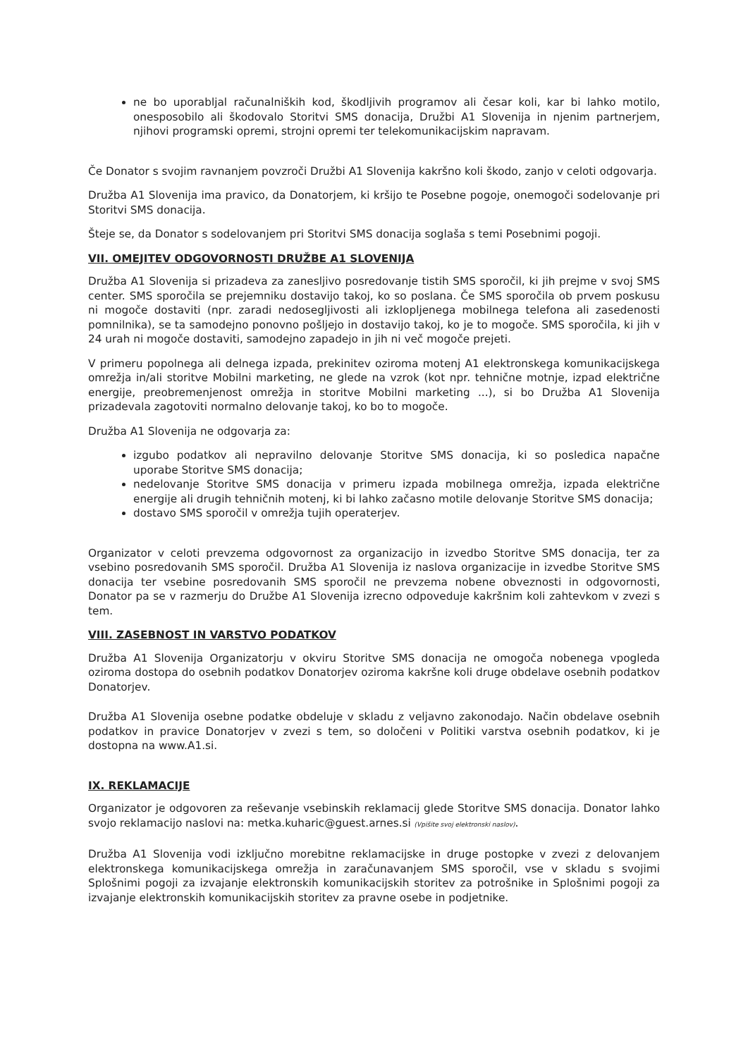ne bo uporabljal računalniških kod, škodljivih programov ali česar koli, kar bi lahko motilo, onesposobilo ali škodovalo Storitvi SMS donacija, Družbi A1 Slovenija in njenim partnerjem, njihovi programski opremi, strojni opremi ter telekomunikacijskim napravam.
Če Donator s svojim ravnanjem povzroči Družbi A1 Slovenija kakršno koli škodo, zanjo v celoti odgovarja.
Družba A1 Slovenija ima pravico, da Donatorjem, ki kršijo te Posebne pogoje, onemogoči sodelovanje pri Storitvi SMS donacija.
Šteje se, da Donator s sodelovanjem pri Storitvi SMS donacija soglaša s temi Posebnimi pogoji.
VII. OMEJITEV ODGOVORNOSTI DRUŽBE A1 SLOVENIJA
Družba A1 Slovenija si prizadeva za zanesljivo posredovanje tistih SMS sporočil, ki jih prejme v svoj SMS center. SMS sporočila se prejemniku dostavijo takoj, ko so poslana. Če SMS sporočila ob prvem poskusu ni mogoče dostaviti (npr. zaradi nedosegljivosti ali izklopljenega mobilnega telefona ali zasedenosti pomnilnika), se ta samodejno ponovno pošljejo in dostavijo takoj, ko je to mogoče. SMS sporočila, ki jih v 24 urah ni mogoče dostaviti, samodejno zapadejo in jih ni več mogoče prejeti.
V primeru popolnega ali delnega izpada, prekinitev oziroma motenj A1 elektronskega komunikacijskega omrežja in/ali storitve Mobilni marketing, ne glede na vzrok (kot npr. tehnične motnje, izpad električne energije, preobremenjenost omrežja in storitve Mobilni marketing ...), si bo Družba A1 Slovenija prizadevala zagotoviti normalno delovanje takoj, ko bo to mogoče.
Družba A1 Slovenija ne odgovarja za:
izgubo podatkov ali nepravilno delovanje Storitve SMS donacija, ki so posledica napačne uporabe Storitve SMS donacija;
nedelovanje Storitve SMS donacija v primeru izpada mobilnega omrežja, izpada električne energije ali drugih tehničnih motenj, ki bi lahko začasno motile delovanje Storitve SMS donacija;
dostavo SMS sporočil v omrežja tujih operaterjev.
Organizator v celoti prevzema odgovornost za organizacijo in izvedbo Storitve SMS donacija, ter za vsebino posredovanih SMS sporočil. Družba A1 Slovenija iz naslova organizacije in izvedbe Storitve SMS donacija ter vsebine posredovanih SMS sporočil ne prevzema nobene obveznosti in odgovornosti, Donator pa se v razmerju do Družbe A1 Slovenija izrecno odpoveduje kakršnim koli zahtevkom v zvezi s tem.
VIII. ZASEBNOST IN VARSTVO PODATKOV
Družba A1 Slovenija Organizatorju v okviru Storitve SMS donacija ne omogoča nobenega vpogleda oziroma dostopa do osebnih podatkov Donatorjev oziroma kakršne koli druge obdelave osebnih podatkov Donatorjev.
Družba A1 Slovenija osebne podatke obdeluje v skladu z veljavno zakonodajo. Način obdelave osebnih podatkov in pravice Donatorjev v zvezi s tem, so določeni v Politiki varstva osebnih podatkov, ki je dostopna na www.A1.si.
IX. REKLAMACIJE
Organizator je odgovoren za reševanje vsebinskih reklamacij glede Storitve SMS donacija. Donator lahko svojo reklamacijo naslovi na: metka.kuharic@guest.arnes.si (Vpišite svoj elektronski naslov).
Družba A1 Slovenija vodi izključno morebitne reklamacijske in druge postopke v zvezi z delovanjem elektronskega komunikacijskega omrežja in zaračunavanjem SMS sporočil, vse v skladu s svojimi Splošnimi pogoji za izvajanje elektronskih komunikacijskih storitev za potrošnike in Splošnimi pogoji za izvajanje elektronskih komunikacijskih storitev za pravne osebe in podjetnike.